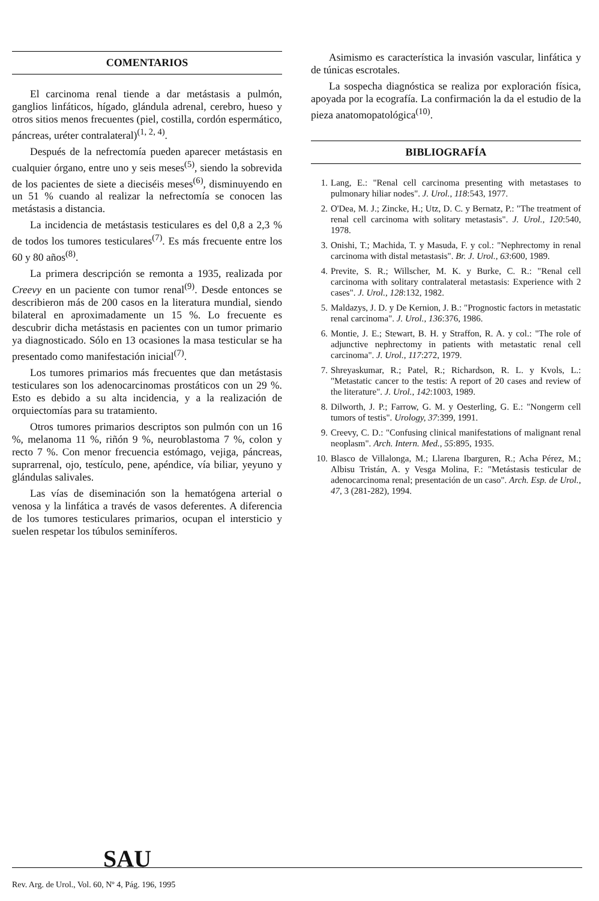COMENTARIOS
El carcinoma renal tiende a dar metástasis a pulmón, ganglios linfáticos, hígado, glándula adrenal, cerebro, hueso y otros sitios menos frecuentes (piel, costilla, cordón espermático, páncreas, uréter contralateral)<sup>(1, 2, 4)</sup>.
Después de la nefrectomía pueden aparecer metástasis en cualquier órgano, entre uno y seis meses<sup>(5)</sup>, siendo la sobrevida de los pacientes de siete a dieciséis meses<sup>(6)</sup>, disminuyendo en un 51 % cuando al realizar la nefrectomía se conocen las metástasis a distancia.
La incidencia de metástasis testiculares es del 0,8 a 2,3 % de todos los tumores testiculares<sup>(7)</sup>. Es más frecuente entre los 60 y 80 años<sup>(8)</sup>.
La primera descripción se remonta a 1935, realizada por Creevy en un paciente con tumor renal<sup>(9)</sup>. Desde entonces se describieron más de 200 casos en la literatura mundial, siendo bilateral en aproximadamente un 15 %. Lo frecuente es descubrir dicha metástasis en pacientes con un tumor primario ya diagnosticado. Sólo en 13 ocasiones la masa testicular se ha presentado como manifestación inicial<sup>(7)</sup>.
Los tumores primarios más frecuentes que dan metástasis testiculares son los adenocarcinomas prostáticos con un 29 %. Esto es debido a su alta incidencia, y a la realización de orquiectomías para su tratamiento.
Otros tumores primarios descriptos son pulmón con un 16 %, melanoma 11 %, riñón 9 %, neuroblastoma 7 %, colon y recto 7 %. Con menor frecuencia estómago, vejiga, páncreas, suprarrenal, ojo, testículo, pene, apéndice, vía biliar, yeyuno y glándulas salivales.
Las vías de diseminación son la hematógena arterial o venosa y la linfática a través de vasos deferentes. A diferencia de los tumores testiculares primarios, ocupan el intersticio y suelen respetar los túbulos seminíferos.
Asimismo es característica la invasión vascular, linfática y de túnicas escrotales.
La sospecha diagnóstica se realiza por exploración física, apoyada por la ecografía. La confirmación la da el estudio de la pieza anatomopatológica<sup>(10)</sup>.
BIBLIOGRAFÍA
1. Lang, E.: "Renal cell carcinoma presenting with metastases to pulmonary hiliar nodes". J. Urol., 118:543, 1977.
2. O'Dea, M. J.; Zincke, H.; Utz, D. C. y Bernatz, P.: "The treatment of renal cell carcinoma with solitary metastasis". J. Urol., 120:540, 1978.
3. Onishi, T.; Machida, T. y Masuda, F. y col.: "Nephrectomy in renal carcinoma with distal metastasis". Br. J. Urol., 63:600, 1989.
4. Previte, S. R.; Willscher, M. K. y Burke, C. R.: "Renal cell carcinoma with solitary contralateral metastasis: Experience with 2 cases". J. Urol., 128:132, 1982.
5. Maldazys, J. D. y De Kernion, J. B.: "Prognostic factors in metastatic renal carcinoma". J. Urol., 136:376, 1986.
6. Montie, J. E.; Stewart, B. H. y Straffon, R. A. y col.: "The role of adjunctive nephrectomy in patients with metastatic renal cell carcinoma". J. Urol., 117:272, 1979.
7. Shreyaskumar, R.; Patel, R.; Richardson, R. L. y Kvols, L.: "Metastatic cancer to the testis: A report of 20 cases and review of the literature". J. Urol., 142:1003, 1989.
8. Dilworth, J. P.; Farrow, G. M. y Oesterling, G. E.: "Nongerm cell tumors of testis". Urology, 37:399, 1991.
9. Creevy, C. D.: "Confusing clinical manifestations of malignant renal neoplasm". Arch. Intern. Med., 55:895, 1935.
10. Blasco de Villalonga, M.; Llarena Ibarguren, R.; Acha Pérez, M.; Albisu Tristán, A. y Vesga Molina, F.: "Metástasis testicular de adenocarcinoma renal; presentación de un caso". Arch. Esp. de Urol., 47, 3 (281-282), 1994.
SAU
Rev. Arg. de Urol., Vol. 60, Nº 4, Pág. 196, 1995